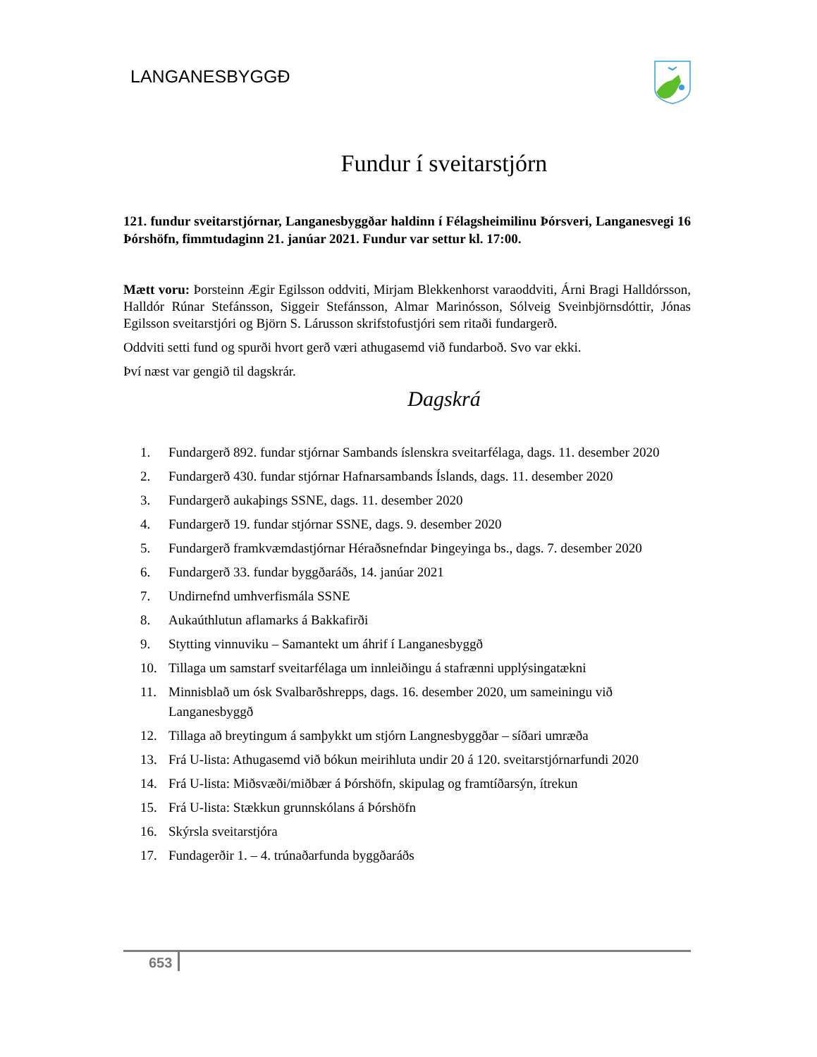LANGANESBYGGÐ
Fundur í sveitarstjórn
121. fundur sveitarstjórnar, Langanesbyggðar haldinn í Félagsheimilinu Þórsveri, Langanesvegi 16 Þórshöfn, fimmtudaginn 21. janúar 2021. Fundur var settur kl. 17:00.
Mætt voru: Þorsteinn Ægir Egilsson oddviti, Mirjam Blekkenhorst varaoddviti, Árni Bragi Halldórsson, Halldór Rúnar Stefánsson, Siggeir Stefánsson, Almar Marinósson, Sólveig Sveinbjörnsdóttir, Jónas Egilsson sveitarstjóri og Björn S. Lárusson skrifstofustjóri sem ritaði fundargerð.
Oddviti setti fund og spurði hvort gerð væri athugasemd við fundarboð. Svo var ekki.
Því næst var gengið til dagskrár.
Dagskrá
1. Fundargerð 892. fundar stjórnar Sambands íslenskra sveitarfélaga, dags. 11. desember 2020
2. Fundargerð 430. fundar stjórnar Hafnarsambands Íslands, dags. 11. desember 2020
3. Fundargerð aukaþings SSNE, dags. 11. desember 2020
4. Fundargerð 19. fundar stjórnar SSNE, dags. 9. desember 2020
5. Fundargerð framkvæmdastjórnar Héraðsnefndar Þingeyinga bs., dags. 7. desember 2020
6. Fundargerð 33. fundar byggðaráðs, 14. janúar 2021
7. Undirnefnd umhverfismála SSNE
8. Aukaúthlutun aflamarks á Bakkafirði
9. Stytting vinnuviku – Samantekt um áhrif í Langanesbyggð
10. Tillaga um samstarf sveitarfélaga um innleiðingu á stafrænni upplýsingatækni
11. Minnisblað um ósk Svalbarðshrepps, dags. 16. desember 2020, um sameiningu við Langanesbyggð
12. Tillaga að breytingum á samþykkt um stjórn Langnesbyggðar – síðari umræða
13. Frá U-lista: Athugasemd við bókun meirihluta undir 20 á 120. sveitarstjórnarfundi 2020
14. Frá U-lista: Miðsvæði/miðbær á Þórshöfn, skipulag og framtíðarsýn, ítrekun
15. Frá U-lista: Stækkun grunnskólans á Þórshöfn
16. Skýrsla sveitarstjóra
17. Fundagerðir 1. – 4. trúnaðarfunda byggðaráðs
653